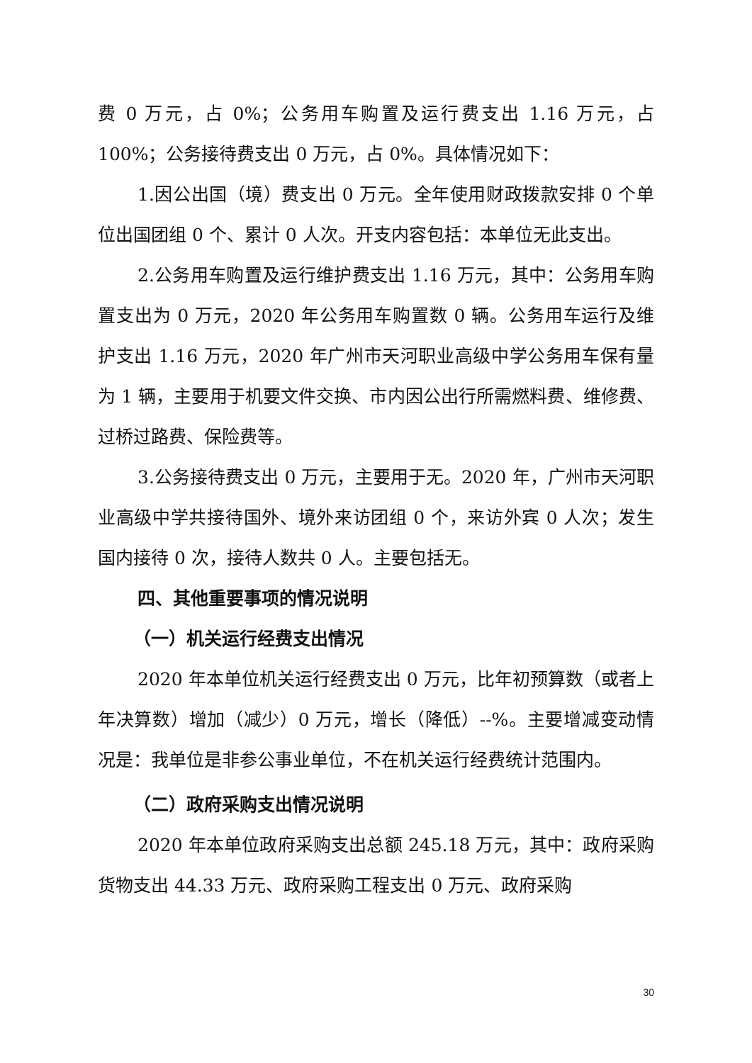费 0 万元，占 0%；公务用车购置及运行费支出 1.16 万元，占 100%；公务接待费支出 0 万元，占 0%。具体情况如下：
1.因公出国（境）费支出 0 万元。全年使用财政拨款安排 0 个单位出国团组 0 个、累计 0 人次。开支内容包括：本单位无此支出。
2.公务用车购置及运行维护费支出 1.16 万元，其中：公务用车购置支出为 0 万元，2020 年公务用车购置数 0 辆。公务用车运行及维护支出 1.16 万元，2020 年广州市天河职业高级中学公务用车保有量为 1 辆，主要用于机要文件交换、市内因公出行所需燃料费、维修费、过桥过路费、保险费等。
3.公务接待费支出 0 万元，主要用于无。2020 年，广州市天河职业高级中学共接待国外、境外来访团组 0 个，来访外宾 0 人次；发生国内接待 0 次，接待人数共 0 人。主要包括无。
四、其他重要事项的情况说明
（一）机关运行经费支出情况
2020 年本单位机关运行经费支出 0 万元，比年初预算数（或者上年决算数）增加（减少）0 万元，增长（降低）--%。主要增减变动情况是：我单位是非参公事业单位，不在机关运行经费统计范围内。
（二）政府采购支出情况说明
2020 年本单位政府采购支出总额 245.18 万元，其中：政府采购货物支出 44.33 万元、政府采购工程支出 0 万元、政府采购
30